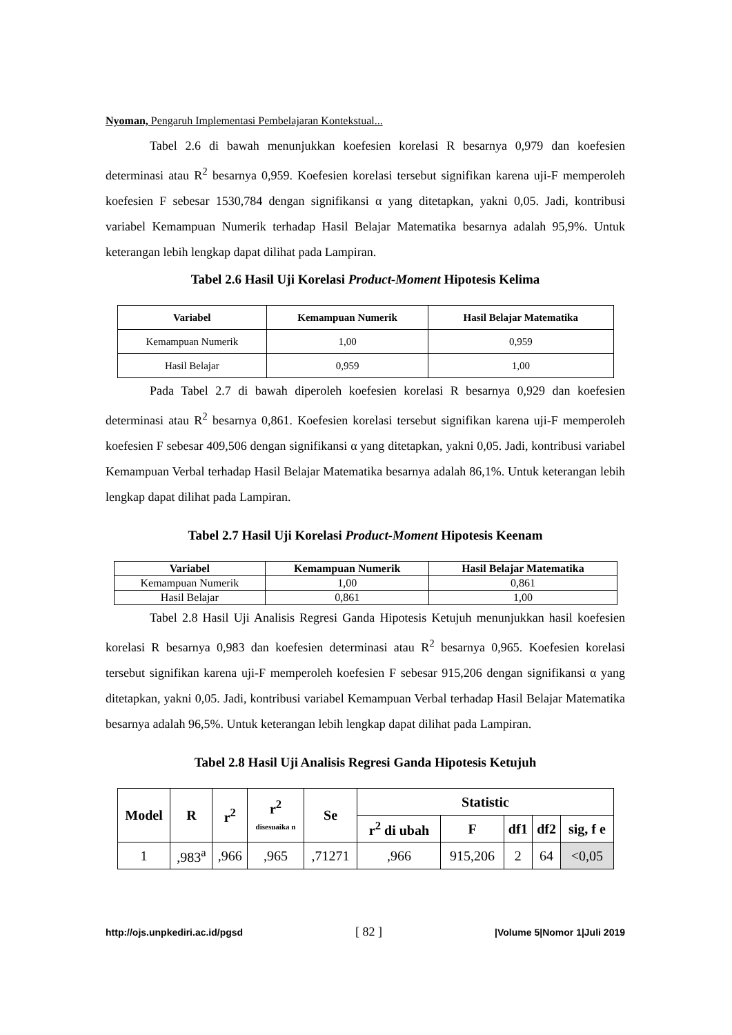Nyoman, Pengaruh Implementasi Pembelajaran Kontekstual...
Tabel 2.6 di bawah menunjukkan koefesien korelasi R besarnya 0,979 dan koefesien determinasi atau R<sup>2</sup> besarnya 0,959. Koefesien korelasi tersebut signifikan karena uji-F memperoleh koefesien F sebesar 1530,784 dengan signifikansi α yang ditetapkan, yakni 0,05. Jadi, kontribusi variabel Kemampuan Numerik terhadap Hasil Belajar Matematika besarnya adalah 95,9%. Untuk keterangan lebih lengkap dapat dilihat pada Lampiran.
Tabel 2.6 Hasil Uji Korelasi Product-Moment Hipotesis Kelima
| Variabel | Kemampuan Numerik | Hasil Belajar Matematika |
| --- | --- | --- |
| Kemampuan Numerik | 1,00 | 0,959 |
| Hasil Belajar | 0,959 | 1,00 |
Pada Tabel 2.7 di bawah diperoleh koefesien korelasi R besarnya 0,929 dan koefesien determinasi atau R<sup>2</sup> besarnya 0,861. Koefesien korelasi tersebut signifikan karena uji-F memperoleh koefesien F sebesar 409,506 dengan signifikansi α yang ditetapkan, yakni 0,05. Jadi, kontribusi variabel Kemampuan Verbal terhadap Hasil Belajar Matematika besarnya adalah 86,1%. Untuk keterangan lebih lengkap dapat dilihat pada Lampiran.
Tabel 2.7 Hasil Uji Korelasi Product-Moment Hipotesis Keenam
| Variabel | Kemampuan Numerik | Hasil Belajar Matematika |
| --- | --- | --- |
| Kemampuan Numerik | 1,00 | 0,861 |
| Hasil Belajar | 0,861 | 1,00 |
Tabel 2.8 Hasil Uji Analisis Regresi Ganda Hipotesis Ketujuh menunjukkan hasil koefesien korelasi R besarnya 0,983 dan koefesien determinasi atau R<sup>2</sup> besarnya 0,965. Koefesien korelasi tersebut signifikan karena uji-F memperoleh koefesien F sebesar 915,206 dengan signifikansi α yang ditetapkan, yakni 0,05. Jadi, kontribusi variabel Kemampuan Verbal terhadap Hasil Belajar Matematika besarnya adalah 96,5%. Untuk keterangan lebih lengkap dapat dilihat pada Lampiran.
Tabel 2.8 Hasil Uji Analisis Regresi Ganda Hipotesis Ketujuh
| Model | R | r<sup>2</sup> | r<sup>2</sup> disesuaika n | Se | Statistic | | | | |
| --- | --- | --- | --- | --- | --- | --- | --- | --- | --- |
| | | | | | r<sup>2</sup> di ubah | F | df1 | df2 | sig, f e |
| 1 | ,983<sup>a</sup> | ,966 | ,965 | ,71271 | ,966 | 915,206 | 2 | 64 | <0,05 |
http://ojs.unpkediri.ac.id/pgsd [ 82 ] |Volume 5|Nomor 1|Juli 2019